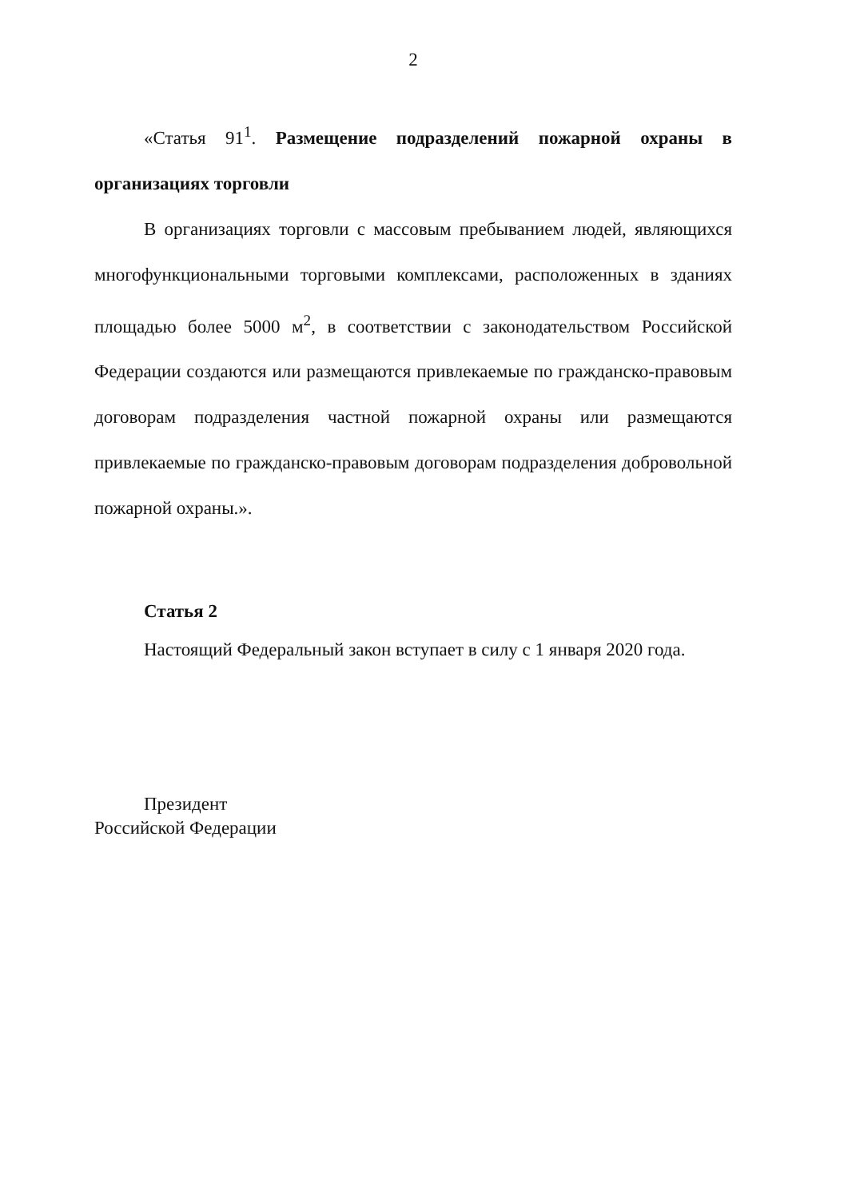2
«Статья 91<sup>1</sup>. Размещение подразделений пожарной охраны в организациях торговли
В организациях торговли с массовым пребыванием людей, являющихся многофункциональными торговыми комплексами, расположенных в зданиях площадью более 5000 м<sup>2</sup>, в соответствии с законодательством Российской Федерации создаются или размещаются привлекаемые по гражданско-правовым договорам подразделения частной пожарной охраны или размещаются привлекаемые по гражданско-правовым договорам подразделения добровольной пожарной охраны.».
Статья 2
Настоящий Федеральный закон вступает в силу с 1 января 2020 года.
Президент
Российской Федерации